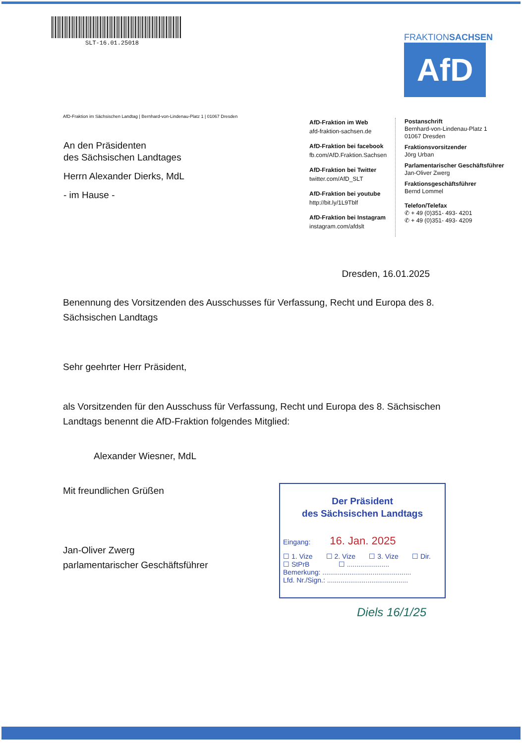SLT-16.01.25018
FRAKTIONSACHSEN
AfD
AfD-Fraktion im Sächsischen Landtag | Bernhard-von-Lindenau-Platz 1 | 01067 Dresden
An den Präsidenten
des Sächsischen Landtages
Herrn Alexander Dierks, MdL
- im Hause -
AfD-Fraktion im Web
afd-fraktion-sachsen.de
AfD-Fraktion bei facebook
fb.com/AfD.Fraktion.Sachsen
AfD-Fraktion bei Twitter
twitter.com/AfD_SLT
AfD-Fraktion bei youtube
http://bit.ly/1L9Tblf
AfD-Fraktion bei Instagram
instagram.com/afdslt
Postanschrift
Bernhard-von-Lindenau-Platz 1
01067 Dresden
Fraktionsvorsitzender
Jörg Urban
Parlamentarischer Geschäftsführer
Jan-Oliver Zwerg
Fraktionsgeschäftsführer
Bernd Lommel
Telefon/Telefax
✆ + 49 (0)351- 493- 4201
✆ + 49 (0)351- 493- 4209
Dresden, 16.01.2025
Benennung des Vorsitzenden des Ausschusses für Verfassung, Recht und Europa des 8. Sächsischen Landtags
Sehr geehrter Herr Präsident,
als Vorsitzenden für den Ausschuss für Verfassung, Recht und Europa des 8. Sächsischen Landtags benennt die AfD-Fraktion folgendes Mitglied:
Alexander Wiesner, MdL
Mit freundlichen Grüßen
Jan-Oliver Zwerg
parlamentarischer Geschäftsführer
Der Präsident
des Sächsischen Landtags
Eingang: 16. Jan. 2025
☐ 1. Vize ☐ 2. Vize ☐ 3. Vize ☐ Dir.
☐ StPrB ☐ ......................
Bemerkung: ..............................................
Lfd. Nr./Sign.: ..........................................
Diels 16/1/25